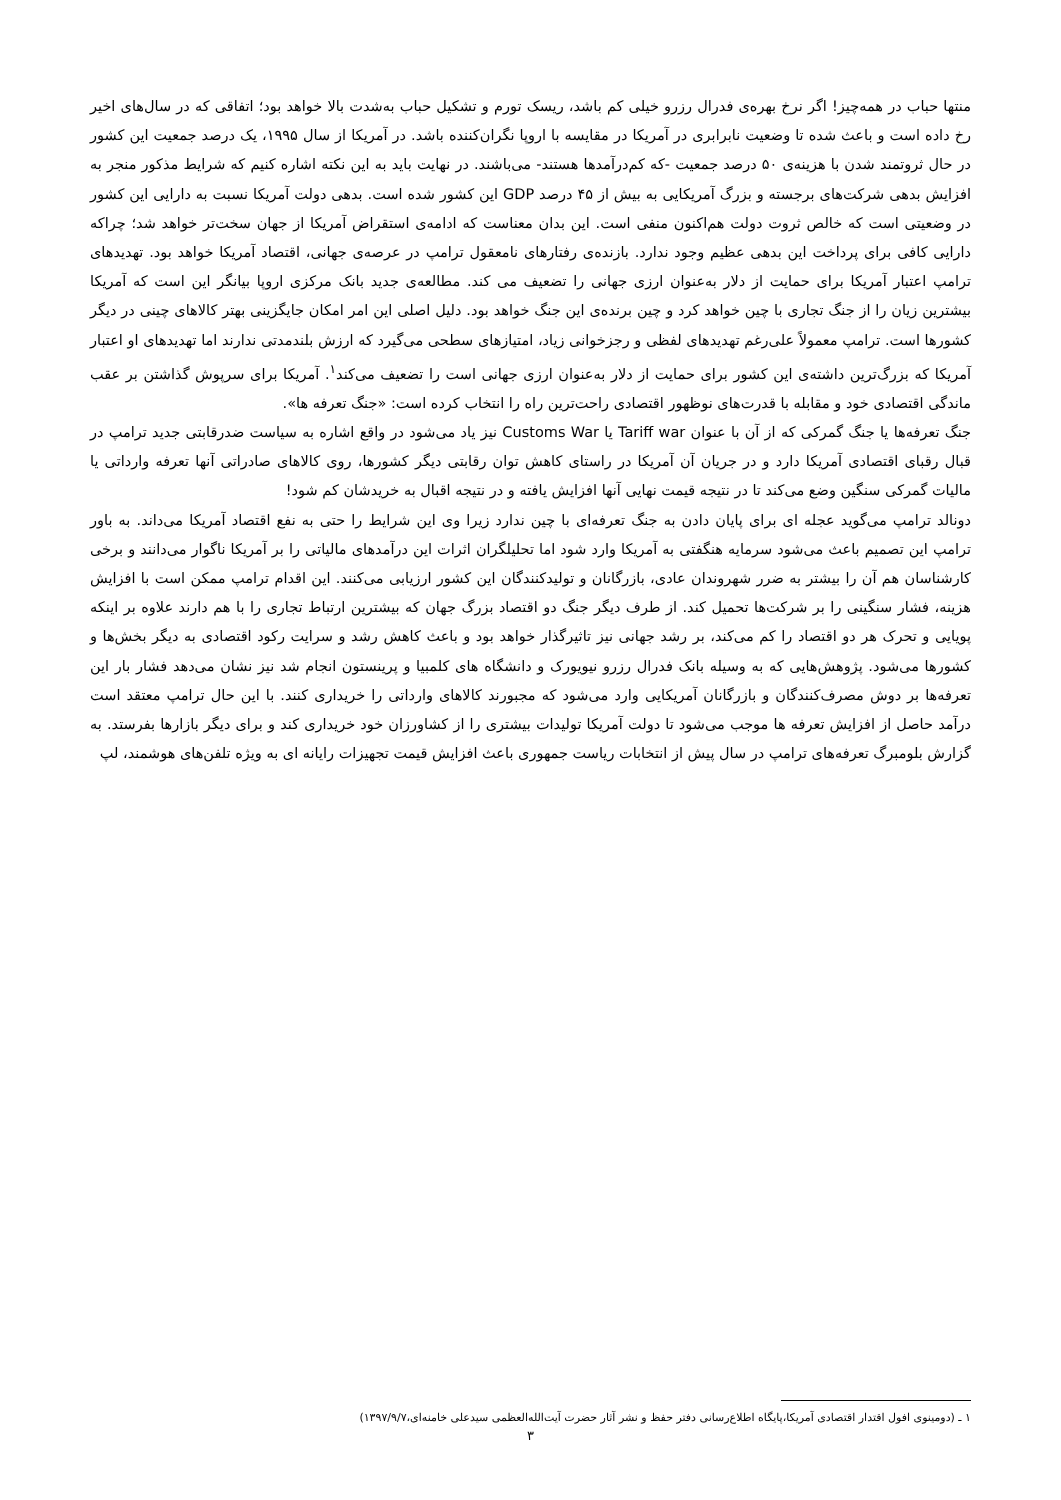منتها حباب در همه‌چیز! اگر نرخ بهره‌ی فدرال رزرو خیلی کم باشد، ریسک تورم و تشکیل حباب به‌شدت بالا خواهد بود؛ اتفاقی که در سال‌های اخیر رخ داده است و باعث شده تا وضعیت نابرابری در آمریکا در مقایسه با اروپا نگران‌کننده باشد. در آمریکا از سال ۱۹۹۵، یک درصد جمعیت این کشور در حال ثروتمند شدن با هزینه‌ی ۵۰ درصد جمعیت -که کم‌درآمدها هستند- می‌باشند. در نهایت باید به این نکته اشاره کنیم که شرایط مذکور منجر به افزایش بدهی شرکت‌های برجسته و بزرگ آمریکایی به بیش از ۴۵ درصد GDP این کشور شده است. بدهی دولت آمریکا نسبت به دارایی این کشور در وضعیتی است که خالص ثروت دولت هم‌اکنون منفی است. این بدان معناست که ادامه‌ی استقراض آمریکا از جهان سخت‌تر خواهد شد؛ چراکه دارایی کافی برای پرداخت این بدهی عظیم وجود ندارد. بازنده‌ی رفتارهای نامعقول ترامپ در عرصه‌ی جهانی، اقتصاد آمریکا خواهد بود. تهدیدهای ترامپ اعتبار آمریکا برای حمایت از دلار به‌عنوان ارزی جهانی را تضعیف می کند. مطالعه‌ی جدید بانک مرکزی اروپا بیانگر این است که آمریکا بیشترین زیان را از جنگ تجاری با چین خواهد کرد و چین برنده‌ی این جنگ خواهد بود. دلیل اصلی این امر امکان جایگزینی بهتر کالاهای چینی در دیگر کشورها است. ترامپ معمولاً علی‌رغم تهدیدهای لفظی و رجزخوانی زیاد، امتیازهای سطحی می‌گیرد که ارزش بلندمدتی ندارند اما تهدیدهای او اعتبار آمریکا که بزرگ‌ترین داشته‌ی این کشور برای حمایت از دلار به‌عنوان ارزی جهانی است را تضعیف می‌کند<sup>۱</sup>. آمریکا برای سرپوش گذاشتن بر عقب ماندگی اقتصادی خود و مقابله با قدرت‌های نوظهور اقتصادی راحت‌ترین راه را انتخاب کرده است: «جنگ تعرفه ها».
جنگ تعرفه‌ها یا جنگ گمرکی که از آن با عنوان Tariff war یا Customs War نیز یاد می‌شود در واقع اشاره به سیاست ضدرقابتی جدید ترامپ در قبال رقبای اقتصادی آمریکا دارد و در جریان آن آمریکا در راستای کاهش توان رقابتی دیگر کشورها، روی کالاهای صادراتی آنها تعرفه وارداتی یا مالیات گمرکی سنگین وضع می‌کند تا در نتیجه قیمت نهایی آنها افزایش یافته و در نتیجه اقبال به خریدشان کم شود!
دونالد ترامپ می‌گوید عجله ای برای پایان دادن به جنگ تعرفه‌ای با چین ندارد زیرا وی این شرایط را حتی به نفع اقتصاد آمریکا می‌داند. به باور ترامپ این تصمیم باعث می‌شود سرمایه هنگفتی به آمریکا وارد شود اما تحلیلگران اثرات این درآمدهای مالیاتی را بر آمریکا ناگوار می‌دانند و برخی کارشناسان هم آن را بیشتر به ضرر شهروندان عادی، بازرگانان و تولیدکنندگان این کشور ارزیابی می‌کنند. این اقدام ترامپ ممکن است با افزایش هزینه، فشار سنگینی را بر شرکت‌ها تحمیل کند. از طرف دیگر جنگ دو اقتصاد بزرگ جهان که بیشترین ارتباط تجاری را با هم دارند علاوه بر اینکه پویایی و تحرک هر دو اقتصاد را کم می‌کند، بر رشد جهانی نیز تاثیرگذار خواهد بود و باعث کاهش رشد و سرایت رکود اقتصادی به دیگر بخش‌ها و کشورها می‌شود. پژوهش‌هایی که به وسیله بانک فدرال رزرو نیویورک و دانشگاه های کلمبیا و پرینستون انجام شد نیز نشان می‌دهد فشار بار این تعرفه‌ها بر دوش مصرف‌کنندگان و بازرگانان آمریکایی وارد می‌شود که مجبورند کالاهای وارداتی را خریداری کنند. با این حال ترامپ معتقد است درآمد حاصل از افزایش تعرفه ها موجب می‌شود تا دولت آمریکا تولیدات بیشتری را از کشاورزان خود خریداری کند و برای دیگر بازارها بفرستد. به گزارش بلومبرگ تعرفه‌های ترامپ در سال پیش از انتخابات ریاست جمهوری باعث افزایش قیمت تجهیزات رایانه ای به ویژه تلفن‌های هوشمند، لپ
۱ ـ (دومینوی افول اقتدار اقتصادی آمریکا،پایگاه اطلاع‌رسانی دفتر حفظ و نشر آثار حضرت آیت‌الله‌العظمی سیدعلی خامنه‌ای،۱۳۹۷/۹/۷)
۳